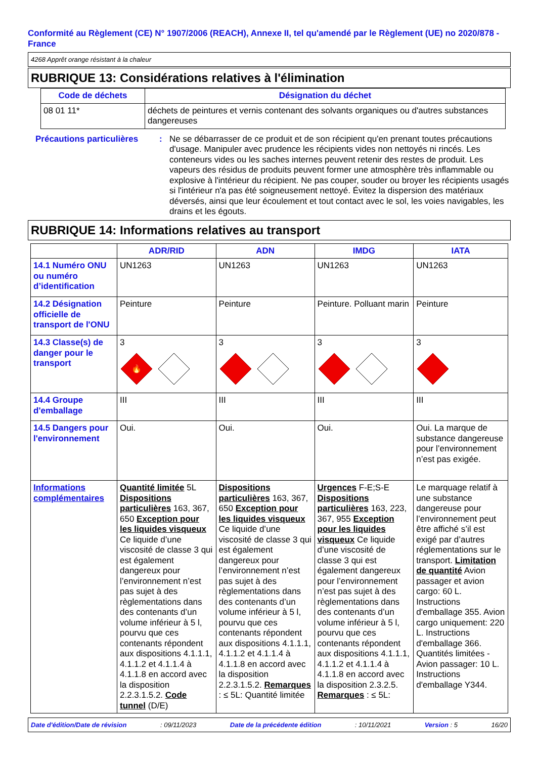Conformité au Règlement (CE) N° 1907/2006 (REACH), Annexe II, tel qu'amendé par le Règlement (UE) no 2020/878 - France
4268 Apprêt orange résistant à la chaleur
RUBRIQUE 13: Considérations relatives à l'élimination
| Code de déchets | Désignation du déchet |
| --- | --- |
| 08 01 11* | déchets de peintures et vernis contenant des solvants organiques ou d'autres substances dangereuses |
Précautions particulières
: Ne se débarrasser de ce produit et de son récipient qu'en prenant toutes précautions d'usage. Manipuler avec prudence les récipients vides non nettoyés ni rincés. Les conteneurs vides ou les saches internes peuvent retenir des restes de produit. Les vapeurs des résidus de produits peuvent former une atmosphère très inflammable ou explosive à l'intérieur du récipient. Ne pas couper, souder ou broyer les récipients usagés si l'intérieur n'a pas été soigneusement nettoyé. Évitez la dispersion des matériaux déversés, ainsi que leur écoulement et tout contact avec le sol, les voies navigables, les drains et les égouts.
RUBRIQUE 14: Informations relatives au transport
| | ADR/RID | ADN | IMDG | IATA |
| --- | --- | --- | --- | --- |
| 14.1 Numéro ONU ou numéro d’identification | UN1263 | UN1263 | UN1263 | UN1263 |
| 14.2 Désignation officielle de transport de l'ONU | Peinture | Peinture | Peinture. Polluant marin | Peinture |
| 14.3 Classe(s) de danger pour le transport | 3 🔥 | 3 | 3 | 3 |
| 14.4 Groupe d'emballage | III | III | III | III |
| 14.5 Dangers pour l'environnement | Oui. | Oui. | Oui. | Oui. La marque de substance dangereuse pour l’environnement n’est pas exigée. |
| Informations complémentaires | Quantité limitée 5L Dispositions particulières 163, 367, 650 Exception pour les liquides visqueux Ce liquide d’une viscosité de classe 3 qui est également dangereux pour l’environnement n’est pas sujet à des règlementations dans des contenants d’un volume inférieur à 5 l, pourvu que ces contenants répondent aux dispositions 4.1.1.1, 4.1.1.2 et 4.1.1.4 à 4.1.1.8 en accord avec la disposition 2.2.3.1.5.2. Code tunnel (D/E) | Dispositions particulières 163, 367, 650 Exception pour les liquides visqueux Ce liquide d’une viscosité de classe 3 qui est également dangereux pour l’environnement n’est pas sujet à des règlementations dans des contenants d’un volume inférieur à 5 l, pourvu que ces contenants répondent aux dispositions 4.1.1.1, 4.1.1.2 et 4.1.1.4 à 4.1.1.8 en accord avec la disposition 2.2.3.1.5.2. Remarques : ≤ 5L: Quantité limitée | Urgences F-E;S-E Dispositions particulières 163, 223, 367, 955 Exception pour les liquides visqueux Ce liquide d’une viscosité de classe 3 qui est également dangereux pour l’environnement n’est pas sujet à des règlementations dans des contenants d’un volume inférieur à 5 l, pourvu que ces contenants répondent aux dispositions 4.1.1.1, 4.1.1.2 et 4.1.1.4 à 4.1.1.8 en accord avec la disposition 2.3.2.5. Remarques : ≤ 5L: | Le marquage relatif à une substance dangereuse pour l’environnement peut être affiché s’il est exigé par d’autres réglementations sur le transport. Limitation de quantité Avion passager et avion cargo: 60 L. Instructions d'emballage 355. Avion cargo uniquement: 220 L. Instructions d'emballage 366. Quantités limitées - Avion passager: 10 L. Instructions d'emballage Y344. |
Date d'édition/Date de révision: 09/11/2023 Date de la précédente édition: 10/11/2021 Version : 5 16/20